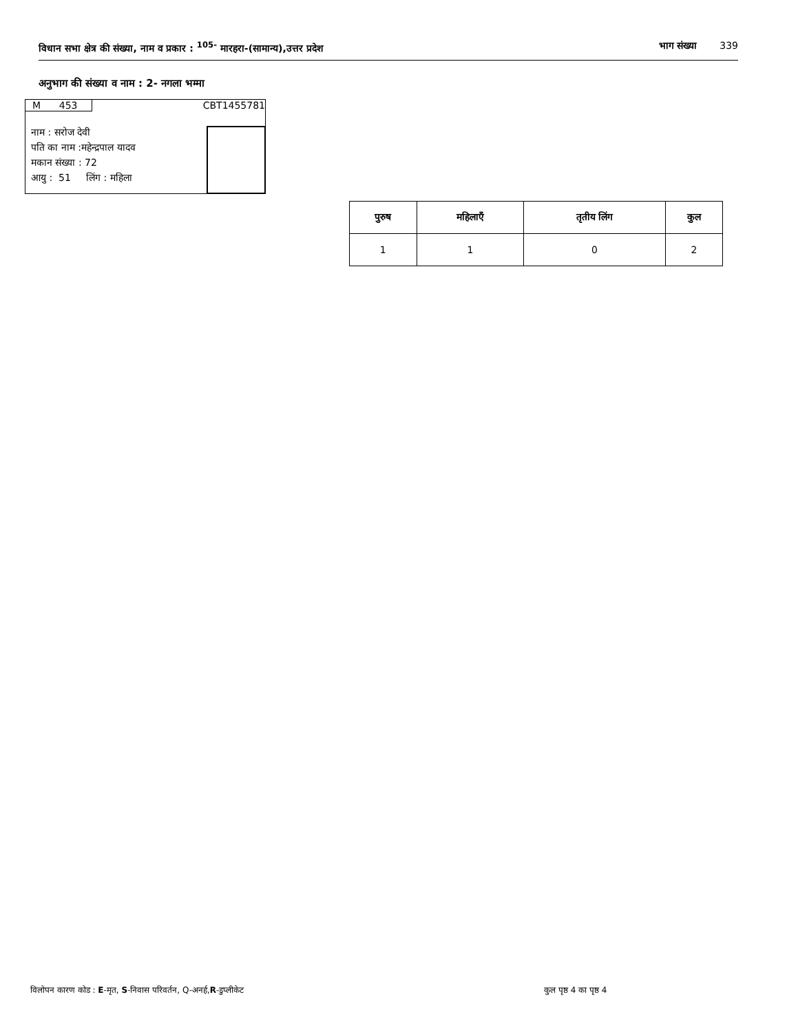विधान सभा क्षेत्र की संख्या, नाम व प्रकार : <sup>105-</sup> मारहरा-(सामान्य),उत्तर प्रदेश भाग संख्या 339
अनुभाग की संख्या व नाम : 2- नगला भम्मा
M 453 CBT1455781
नाम : सरोज देवी
पति का नाम :महेन्द्रपाल यादव
मकान संख्या : 72
आयु : 51 लिंग : महिला
| पुरुष | महिलाएँ | तृतीय लिंग | कुल |
| --- | --- | --- | --- |
| 1 | 1 | 0 | 2 |
विलोपन कारण कोड : E-मृत, S-निवास परिवर्तन, Q-अनर्ह,R-डुप्लीकेट
कुल पृष्ठ 4 का पृष्ठ 4